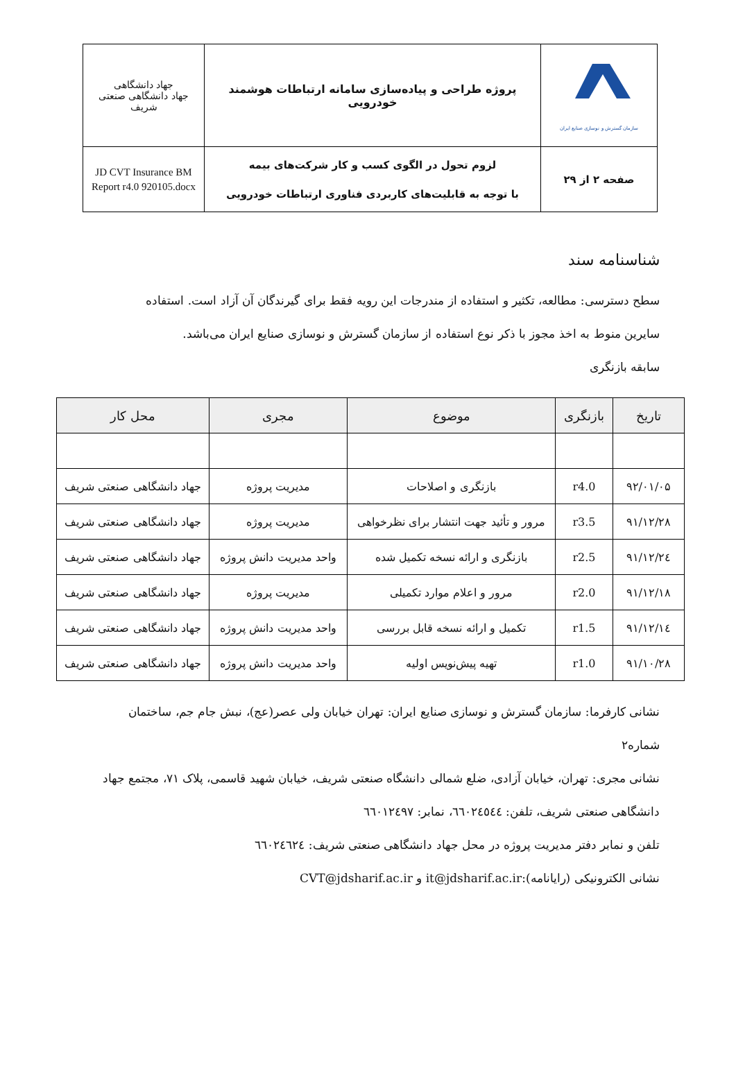| سازمان گسترش و نوسازی صنایع ایران | پروژه طراحی و پیاده‌سازی سامانه ارتباطات هوشمند خودرویی | جهاد دانشگاهی جهاد دانشگاهی صنعتی شریف |
| صفحه ۲ از ۲۹ | لزوم تحول در الگوی کسب و کار شرکت‌های بیمه با توجه به قابلیت‌های کاربردی فناوری ارتباطات خودرویی | JD CVT Insurance BM Report r4.0 920105.docx |
شناسنامه سند
سطح دسترسی: مطالعه، تکثیر و استفاده از مندرجات این رویه فقط برای گیرندگان آن آزاد است. استفاده سایرین منوط به اخذ مجوز با ذکر نوع استفاده از سازمان گسترش و نوسازی صنایع ایران می‌باشد.
سابقه بازنگری
| تاریخ | بازنگری | موضوع | مجری | محل کار |
| --- | --- | --- | --- | --- |
| ۹۲/۰۱/۰۵ | r4.0 | بازنگری و اصلاحات | مدیریت پروژه | جهاد دانشگاهی صنعتی شریف |
| ۹۱/۱۲/۲۸ | r3.5 | مرور و تأئید جهت انتشار برای نظرخواهی | مدیریت پروژه | جهاد دانشگاهی صنعتی شریف |
| ۹۱/۱۲/۲٤ | r2.5 | بازنگری و ارائه نسخه تکمیل شده | واحد مدیریت دانش پروژه | جهاد دانشگاهی صنعتی شریف |
| ۹۱/۱۲/۱۸ | r2.0 | مرور و اعلام موارد تکمیلی | مدیریت پروژه | جهاد دانشگاهی صنعتی شریف |
| ۹۱/۱۲/۱٤ | r1.5 | تکمیل و ارائه نسخه قابل بررسی | واحد مدیریت دانش پروژه | جهاد دانشگاهی صنعتی شریف |
| ۹۱/۱۰/۲۸ | r1.0 | تهیه پیش‌نویس اولیه | واحد مدیریت دانش پروژه | جهاد دانشگاهی صنعتی شریف |
نشانی کارفرما: سازمان گسترش و نوسازی صنایع ایران: تهران خیابان ولی عصر(عج)، نبش جام جم، ساختمان شماره۲
نشانی مجری: تهران، خیابان آزادی، ضلع شمالی دانشگاه صنعتی شریف، خیابان شهید قاسمی، پلاک ۷۱، مجتمع جهاد دانشگاهی صنعتی شریف، تلفن: ٦٦٠٢٤٥٤٤، نمابر: ٦٦٠١٢٤٩٧
تلفن و نمابر دفتر مدیریت پروژه در محل جهاد دانشگاهی صنعتی شریف: ٦٦٠٢٤٦٢٤
نشانی الکترونیکی (رایانامه):it@jdsharif.ac.ir و CVT@jdsharif.ac.ir